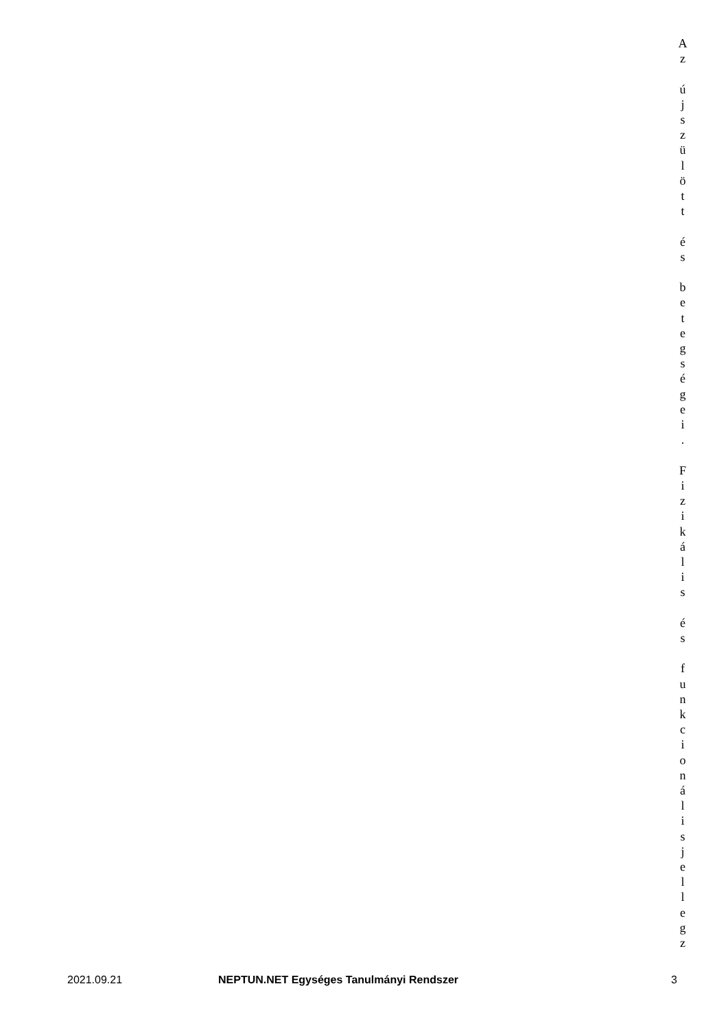A
z
ú
j
s
z
ü
l
ö
t
t
é
s
b
e
t
e
g
s
é
g
e
i
.
F
i
z
i
k
á
l
i
s
é
s
f
u
n
k
c
i
o
n
á
l
i
s
j
e
l
l
e
g
z
2021.09.21 NEPTUN.NET Egységes Tanulmányi Rendszer 3